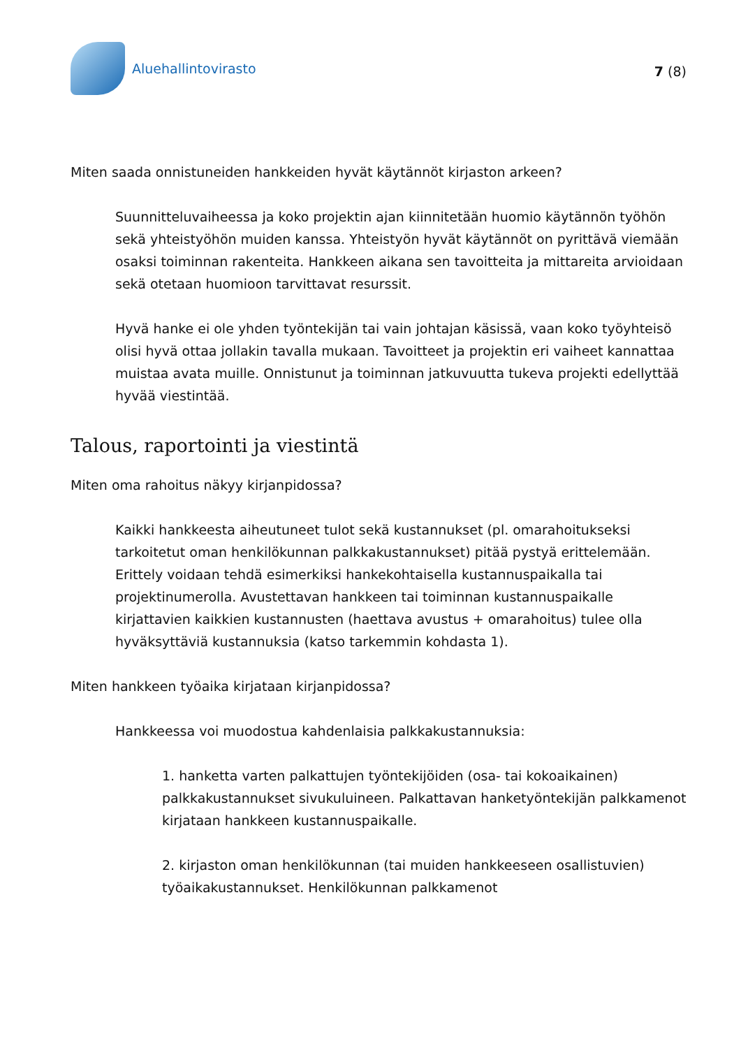Aluehallintovirasto
7 (8)
Miten saada onnistuneiden hankkeiden hyvät käytännöt kirjaston arkeen?
Suunnitteluvaiheessa ja koko projektin ajan kiinnitetään huomio käytännön työhön sekä yhteistyöhön muiden kanssa. Yhteistyön hyvät käytännöt on pyrittävä viemään osaksi toiminnan rakenteita. Hankkeen aikana sen tavoitteita ja mittareita arvioidaan sekä otetaan huomioon tarvittavat resurssit.
Hyvä hanke ei ole yhden työntekijän tai vain johtajan käsissä, vaan koko työyhteisö olisi hyvä ottaa jollakin tavalla mukaan. Tavoitteet ja projektin eri vaiheet kannattaa muistaa avata muille. Onnistunut ja toiminnan jatkuvuutta tukeva projekti edellyttää hyvää viestintää.
Talous, raportointi ja viestintä
Miten oma rahoitus näkyy kirjanpidossa?
Kaikki hankkeesta aiheutuneet tulot sekä kustannukset (pl. omarahoitukseksi tarkoitetut oman henkilökunnan palkkakustannukset) pitää pystyä erittelemään. Erittely voidaan tehdä esimerkiksi hankekohtaisella kustannuspaikalla tai projektinumerolla. Avustettavan hankkeen tai toiminnan kustannuspaikalle kirjattavien kaikkien kustannusten (haettava avustus + omarahoitus) tulee olla hyväksyttäviä kustannuksia (katso tarkemmin kohdasta 1).
Miten hankkeen työaika kirjataan kirjanpidossa?
Hankkeessa voi muodostua kahdenlaisia palkkakustannuksia:
1. hanketta varten palkattujen työntekijöiden (osa- tai kokoaikainen) palkkakustannukset sivukuluineen. Palkattavan hanketyöntekijän palkkamenot kirjataan hankkeen kustannuspaikalle.
2. kirjaston oman henkilökunnan (tai muiden hankkeeseen osallistuvien) työaikakustannukset. Henkilökunnan palkkamenot